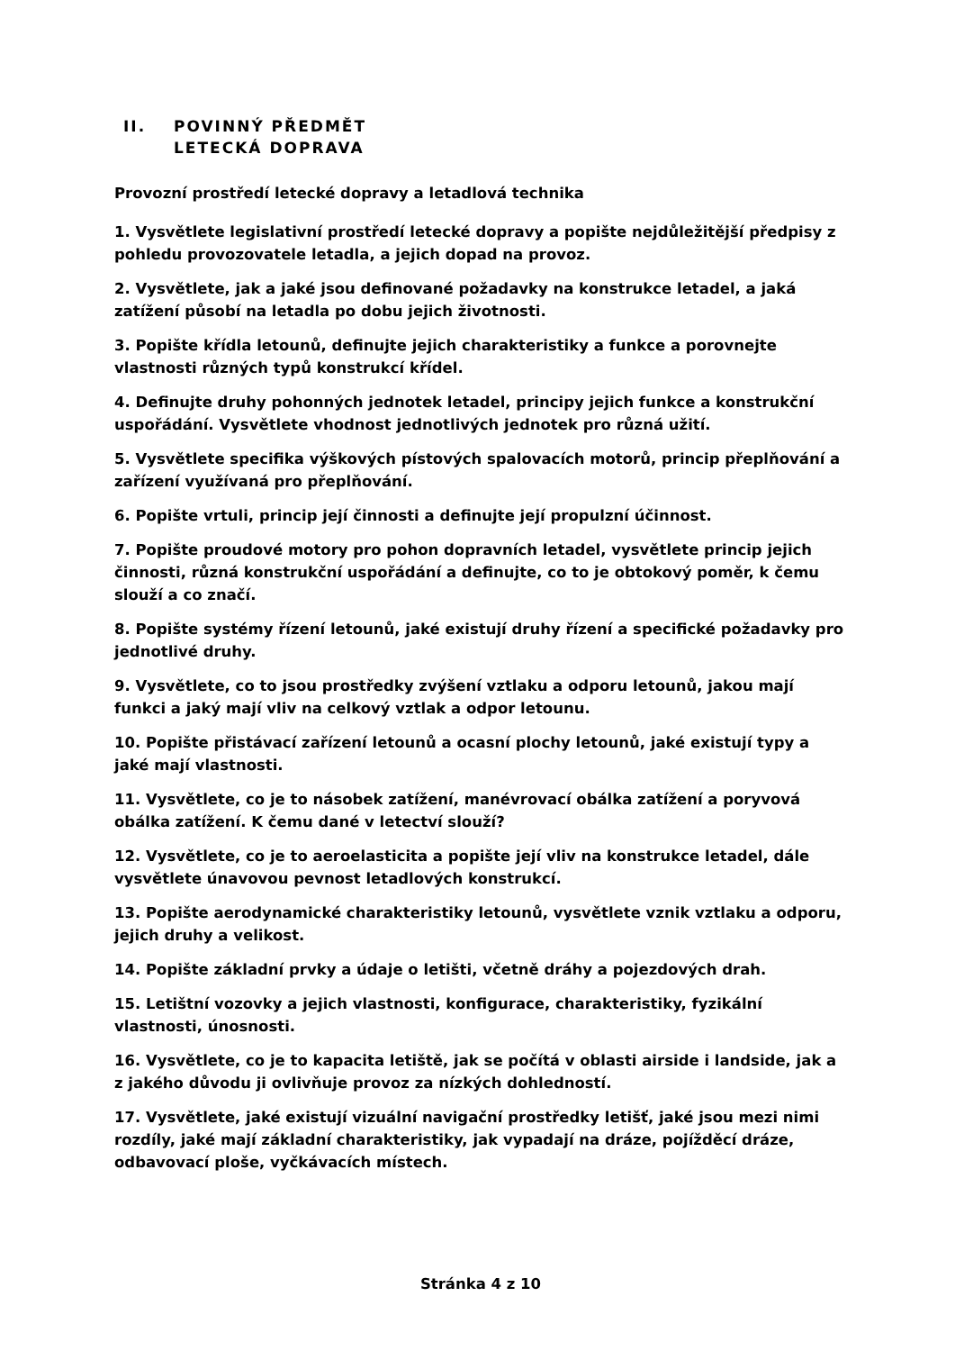II. POVINNÝ PŘEDMĚT
LETECKÁ DOPRAVA
Provozní prostředí letecké dopravy a letadlová technika
1. Vysvětlete legislativní prostředí letecké dopravy a popište nejdůležitější předpisy z pohledu provozovatele letadla, a jejich dopad na provoz.
2. Vysvětlete, jak a jaké jsou definované požadavky na konstrukce letadel, a jaká zatížení působí na letadla po dobu jejich životnosti.
3. Popište křídla letounů, definujte jejich charakteristiky a funkce a porovnejte vlastnosti různých typů konstrukcí křídel.
4. Definujte druhy pohonných jednotek letadel, principy jejich funkce a konstrukční uspořádání. Vysvětlete vhodnost jednotlivých jednotek pro různá užití.
5. Vysvětlete specifika výškových pístových spalovacích motorů, princip přeplňování a zařízení využívaná pro přeplňování.
6. Popište vrtuli, princip její činnosti a definujte její propulzní účinnost.
7. Popište proudové motory pro pohon dopravních letadel, vysvětlete princip jejich činnosti, různá konstrukční uspořádání a definujte, co to je obtokový poměr, k čemu slouží a co značí.
8. Popište systémy řízení letounů, jaké existují druhy řízení a specifické požadavky pro jednotlivé druhy.
9. Vysvětlete, co to jsou prostředky zvýšení vztlaku a odporu letounů, jakou mají funkci a jaký mají vliv na celkový vztlak a odpor letounu.
10. Popište přistávací zařízení letounů a ocasní plochy letounů, jaké existují typy a jaké mají vlastnosti.
11. Vysvětlete, co je to násobek zatížení, manévrovací obálka zatížení a poryvová obálka zatížení. K čemu dané v letectví slouží?
12. Vysvětlete, co je to aeroelasticita a popište její vliv na konstrukce letadel, dále vysvětlete únavovou pevnost letadlových konstrukcí.
13. Popište aerodynamické charakteristiky letounů, vysvětlete vznik vztlaku a odporu, jejich druhy a velikost.
14. Popište základní prvky a údaje o letišti, včetně dráhy a pojezdových drah.
15. Letištní vozovky a jejich vlastnosti, konfigurace, charakteristiky, fyzikální vlastnosti, únosnosti.
16. Vysvětlete, co je to kapacita letiště, jak se počítá v oblasti airside i landside, jak a z jakého důvodu ji ovlivňuje provoz za nízkých dohledností.
17. Vysvětlete, jaké existují vizuální navigační prostředky letišť, jaké jsou mezi nimi rozdíly, jaké mají základní charakteristiky, jak vypadají na dráze, pojížděcí dráze, odbavovací ploše, vyčkávacích místech.
Stránka 4 z 10